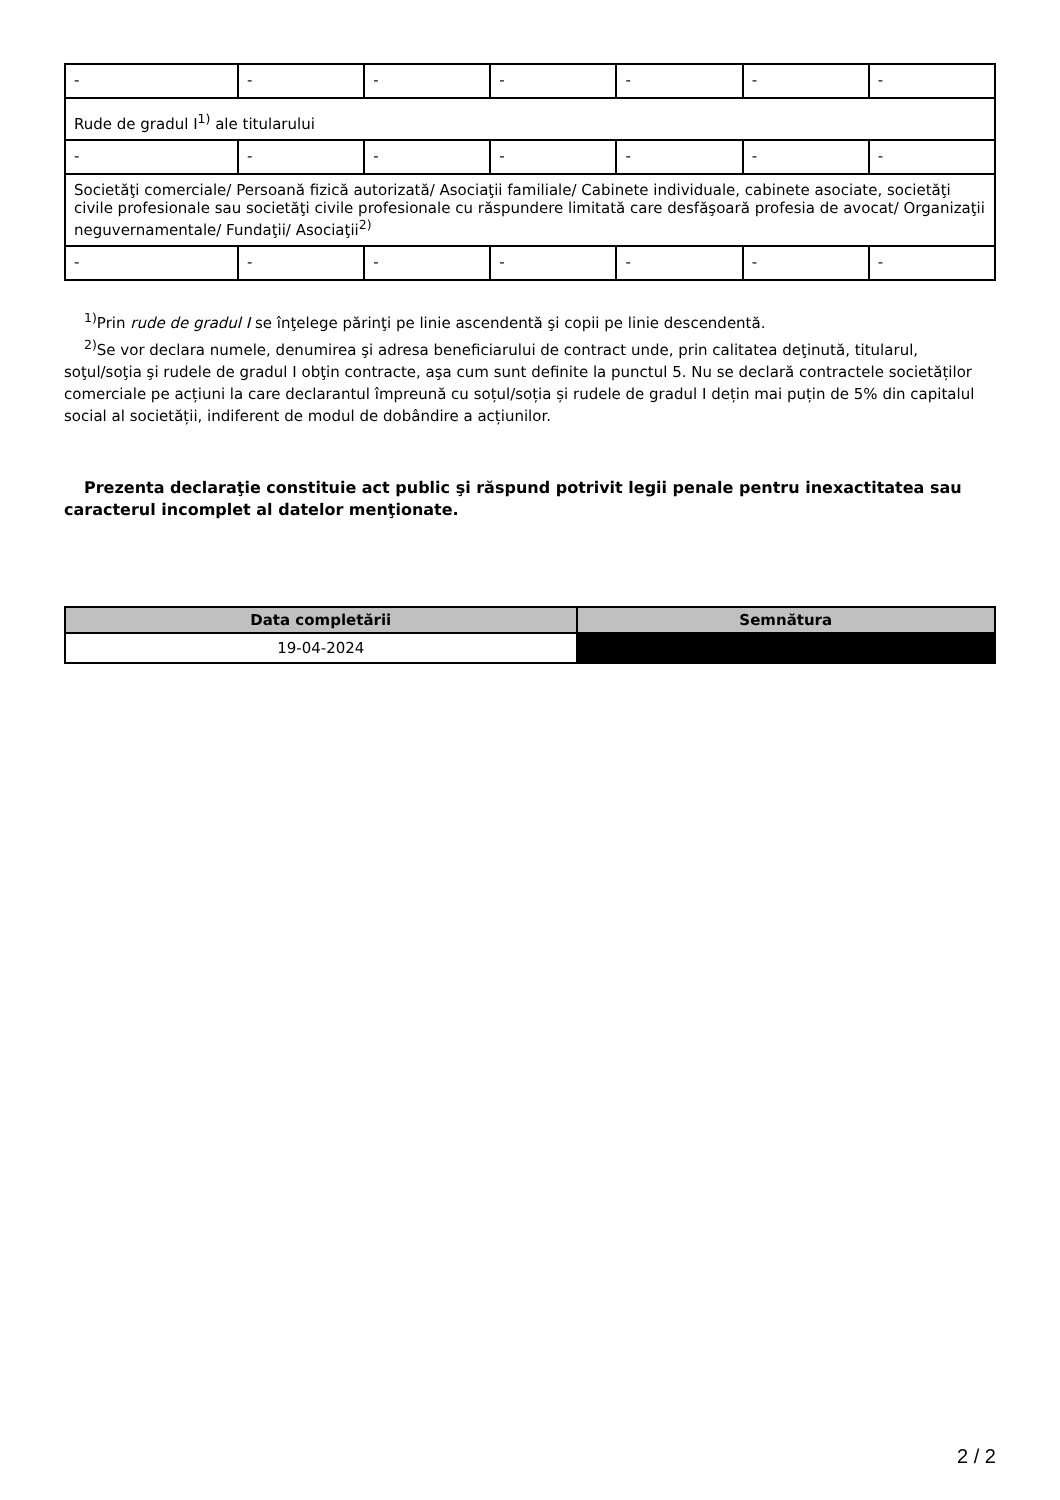| - | - | - | - | - | - | - |
| Rude de gradul I<sup>1)</sup> ale titularului | | | | | | |
| - | - | - | - | - | - | - |
| Societăţi comerciale/ Persoană fizică autorizată/ Asociaţii familiale/ Cabinete individuale, cabinete asociate, societăţi civile profesionale sau societăţi civile profesionale cu răspundere limitată care desfăşoară profesia de avocat/ Organizaţii neguvernamentale/ Fundaţii/ Asociaţii<sup>2)</sup> | | | | | | |
| - | - | - | - | - | - | - |
<sup>1)</sup> Prin rude de gradul I se înţelege părinţi pe linie ascendentă şi copii pe linie descendentă.
<sup>2)</sup> Se vor declara numele, denumirea şi adresa beneficiarului de contract unde, prin calitatea deţinută, titularul, soţul/soţia şi rudele de gradul I obţin contracte, aşa cum sunt definite la punctul 5. Nu se declară contractele societăților comerciale pe acțiuni la care declarantul împreună cu soțul/soția și rudele de gradul I dețin mai puțin de 5% din capitalul social al societății, indiferent de modul de dobândire a acțiunilor.
Prezenta declaraţie constituie act public şi răspund potrivit legii penale pentru inexactitatea sau caracterul incomplet al datelor menţionate.
| Data completării | Semnătura |
| --- | --- |
| 19-04-2024 | |
2 / 2